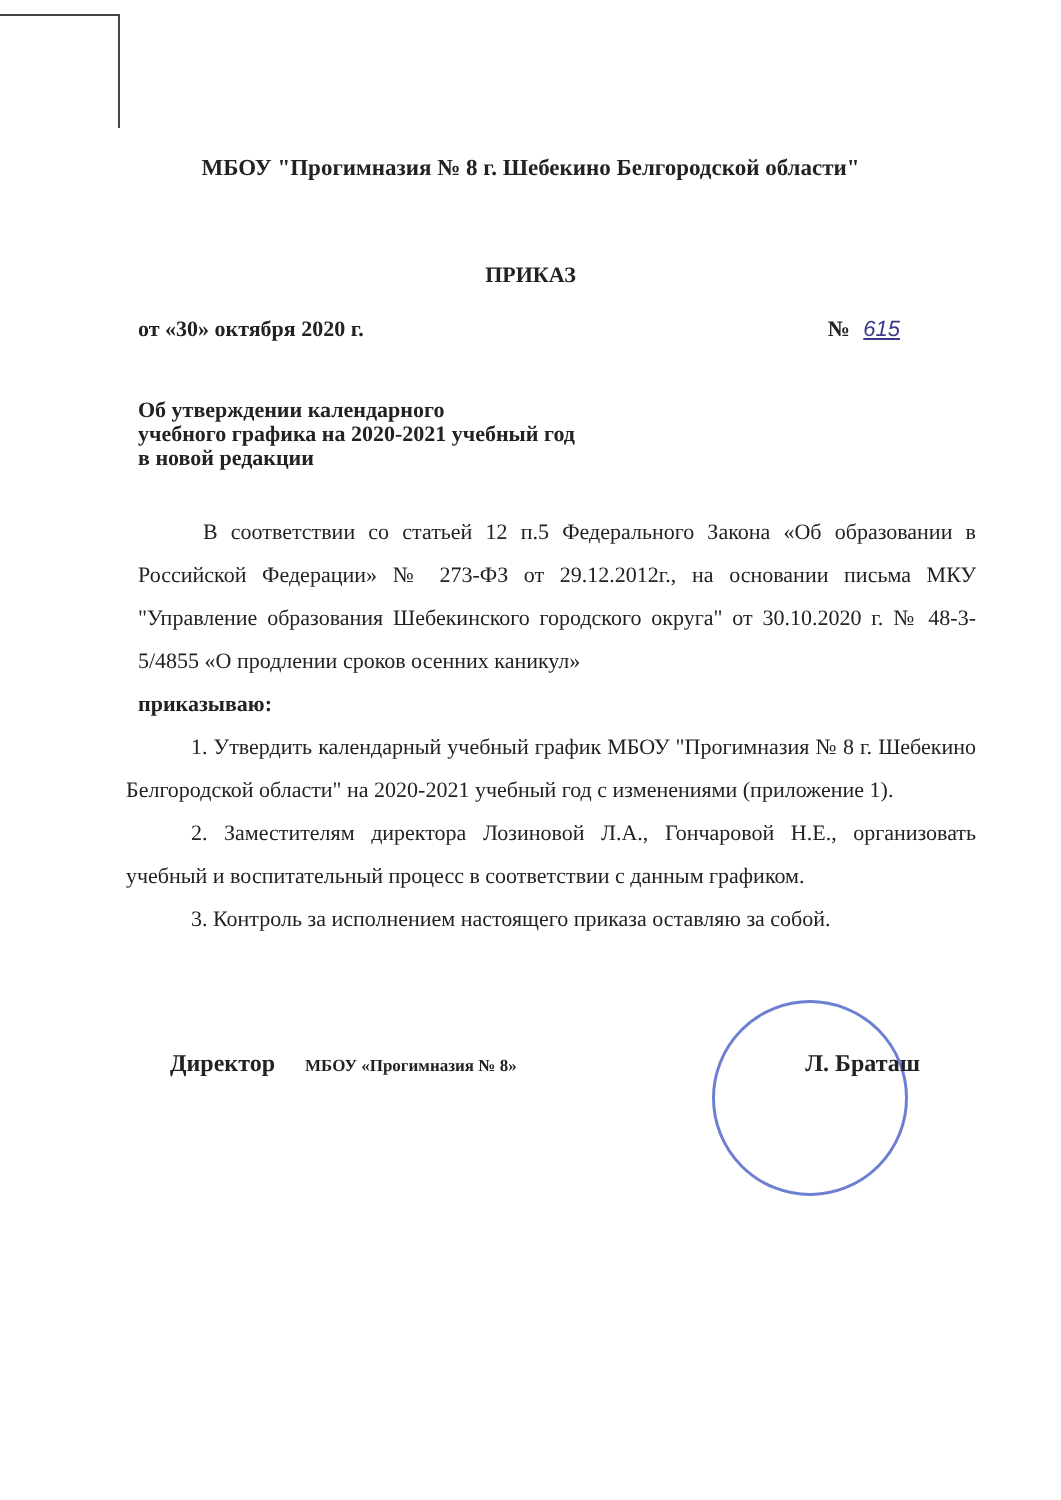МБОУ "Прогимназия № 8 г. Шебекино Белгородской области"
ПРИКАЗ
от «30» октября 2020 г. № 615
Об утверждении календарного
учебного графика на 2020-2021 учебный год
в новой редакции
В соответствии со статьей 12 п.5 Федерального Закона «Об образовании в Российской Федерации» № 273-ФЗ от 29.12.2012г., на основании письма МКУ "Управление образования Шебекинского городского округа" от 30.10.2020 г. № 48-3-5/4855 «О продлении сроков осенних каникул»
приказываю:
1. Утвердить календарный учебный график МБОУ "Прогимназия № 8 г. Шебекино Белгородской области" на 2020-2021 учебный год с изменениями (приложение 1).
2. Заместителям директора Лозиновой Л.А., Гончаровой Н.Е., организовать учебный и воспитательный процесс в соответствии с данным графиком.
3. Контроль за исполнением настоящего приказа оставляю за собой.
Директор МБОУ «Прогимназия № 8» Л. Браташ